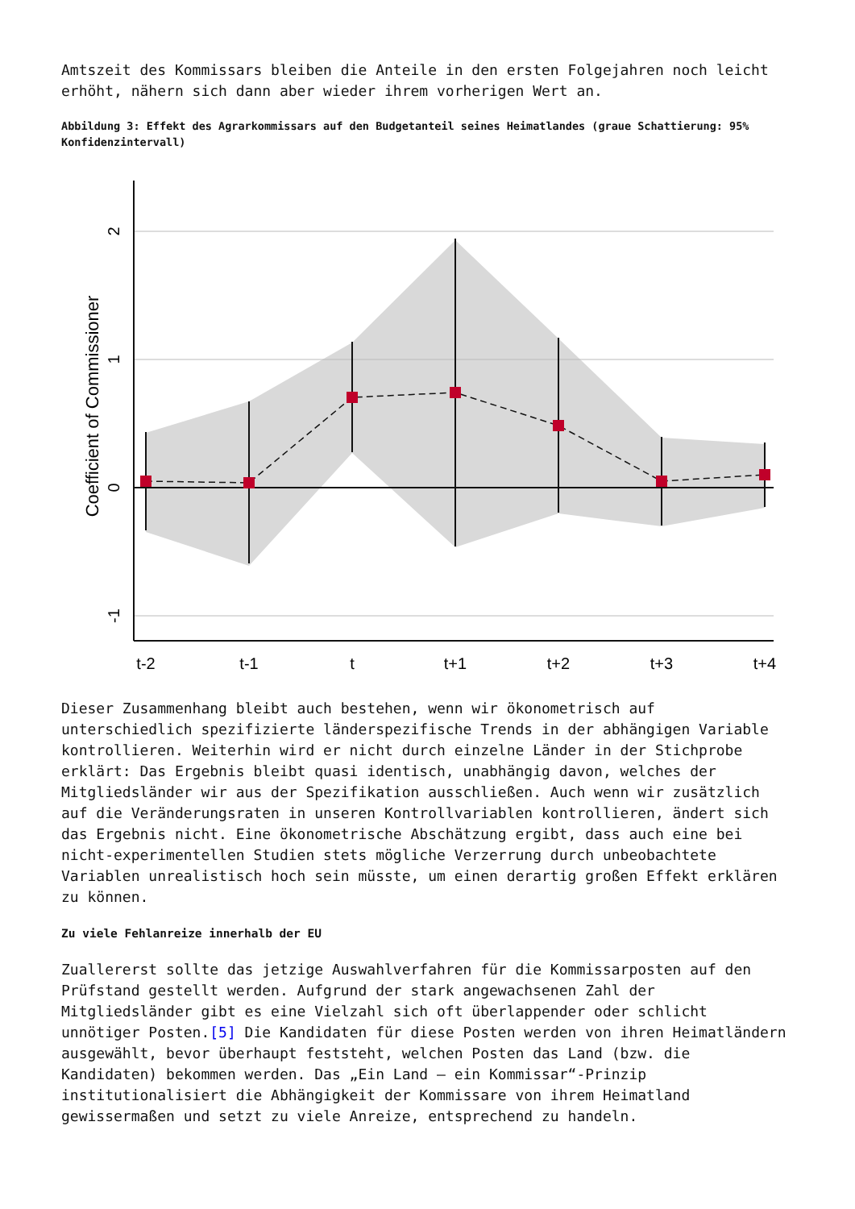Amtszeit des Kommissars bleiben die Anteile in den ersten Folgejahren noch leicht erhöht, nähern sich dann aber wieder ihrem vorherigen Wert an.
Abbildung 3: Effekt des Agrarkommissars auf den Budgetanteil seines Heimatlandes (graue Schattierung: 95% Konfidenzintervall)
t-2
t-1
t
t+1
t+2
t+3
t+4
2
1
0
-1
Coefficient of Commissioner
Dieser Zusammenhang bleibt auch bestehen, wenn wir ökonometrisch auf unterschiedlich spezifizierte länderspezifische Trends in der abhängigen Variable kontrollieren. Weiterhin wird er nicht durch einzelne Länder in der Stichprobe erklärt: Das Ergebnis bleibt quasi identisch, unabhängig davon, welches der Mitgliedsländer wir aus der Spezifikation ausschließen. Auch wenn wir zusätzlich auf die Veränderungsraten in unseren Kontrollvariablen kontrollieren, ändert sich das Ergebnis nicht. Eine ökonometrische Abschätzung ergibt, dass auch eine bei nicht-experimentellen Studien stets mögliche Verzerrung durch unbeobachtete Variablen unrealistisch hoch sein müsste, um einen derartig großen Effekt erklären zu können.
Zu viele Fehlanreize innerhalb der EU
Zuallererst sollte das jetzige Auswahlverfahren für die Kommissarposten auf den Prüfstand gestellt werden. Aufgrund der stark angewachsenen Zahl der Mitgliedsländer gibt es eine Vielzahl sich oft überlappender oder schlicht unnötiger Posten.[5] Die Kandidaten für diese Posten werden von ihren Heimatländern ausgewählt, bevor überhaupt feststeht, welchen Posten das Land (bzw. die Kandidaten) bekommen werden. Das „Ein Land – ein Kommissar“-Prinzip institutionalisiert die Abhängigkeit der Kommissare von ihrem Heimatland gewissermaßen und setzt zu viele Anreize, entsprechend zu handeln.